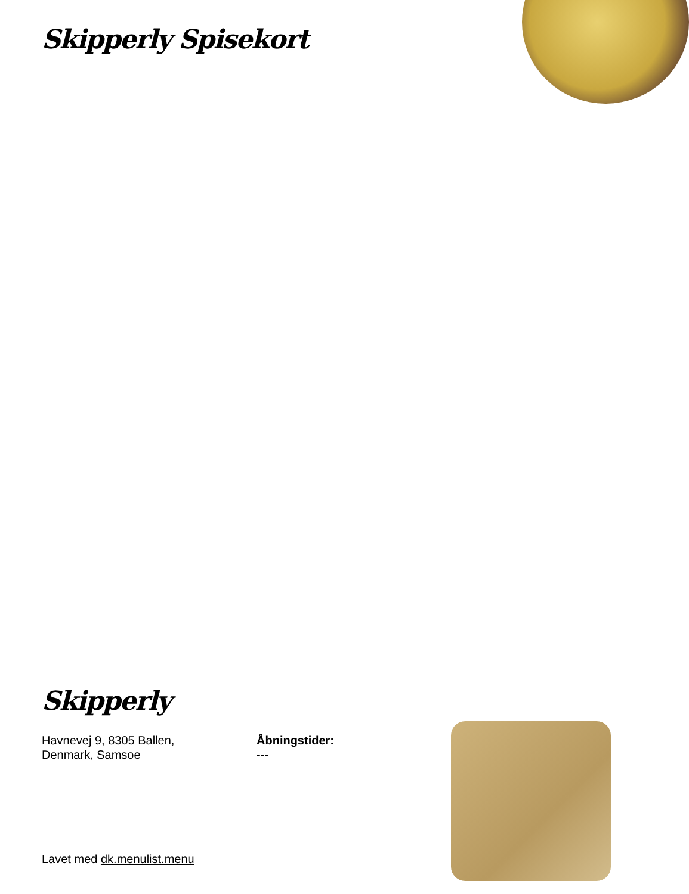Skipperly Spisekort
Skipperly
Havnevej 9, 8305 Ballen,
Denmark, Samsoe
Åbningstider:
---
Lavet med dk.menulist.menu